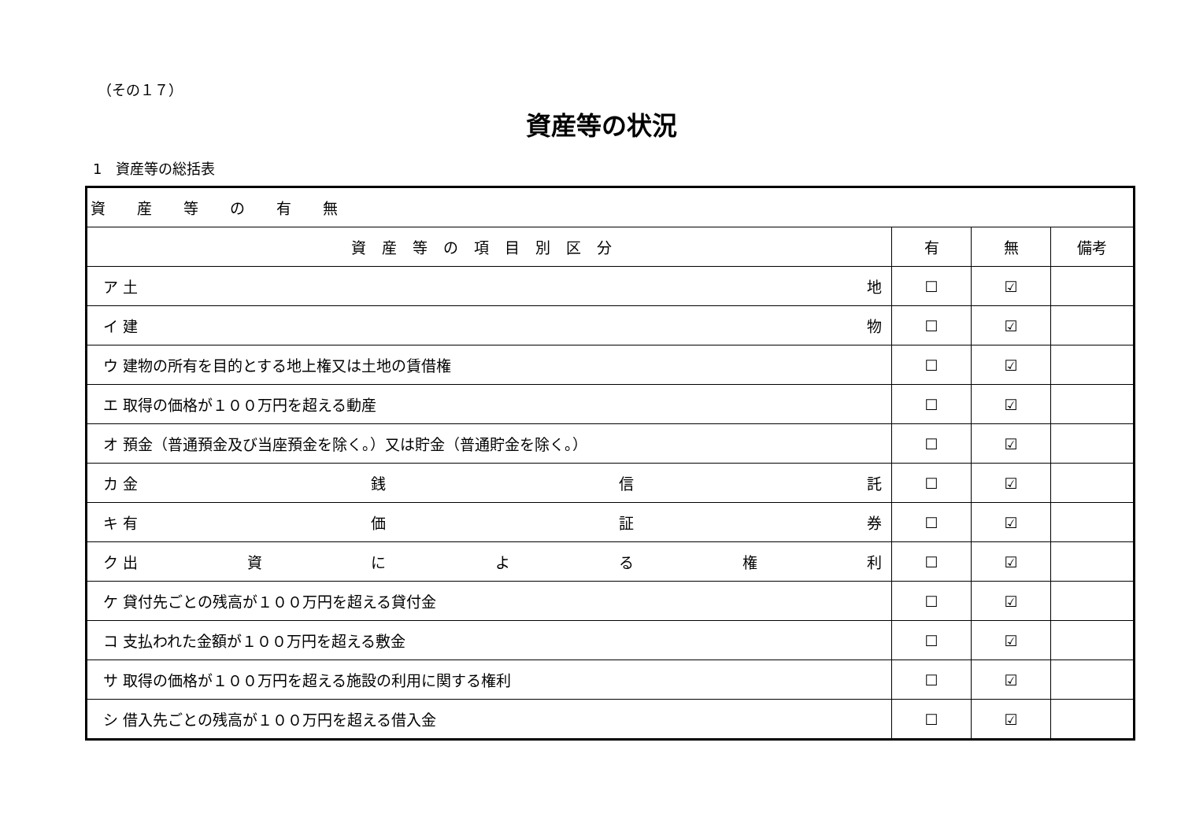（その１７）
資産等の状況
1　資産等の総括表
| 資産等の有無 | | | |
| --- | --- | --- | --- |
| 資産等の項目別区分 | 有 | 無 | 備考 |
| ア 土 地 | ☐ | ☑ | |
| イ 建 物 | ☐ | ☑ | |
| ウ 建物の所有を目的とする地上権又は土地の賃借権 | ☐ | ☑ | |
| エ 取得の価格が１００万円を超える動産 | ☐ | ☑ | |
| オ 預金（普通預金及び当座預金を除く。）又は貯金（普通貯金を除く。） | ☐ | ☑ | |
| カ 金 銭 信 託 | ☐ | ☑ | |
| キ 有 価 証 券 | ☐ | ☑ | |
| ク 出 資 に よ る 権 利 | ☐ | ☑ | |
| ケ 貸付先ごとの残高が１００万円を超える貸付金 | ☐ | ☑ | |
| コ 支払われた金額が１００万円を超える敷金 | ☐ | ☑ | |
| サ 取得の価格が１００万円を超える施設の利用に関する権利 | ☐ | ☑ | |
| シ 借入先ごとの残高が１００万円を超える借入金 | ☐ | ☑ | |